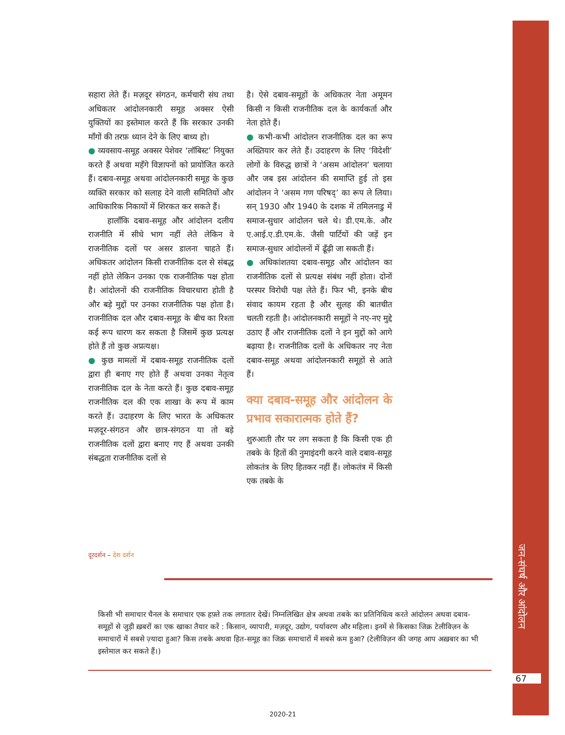सहारा लेते हैं। मज़दूर संगठन, कर्मचारी संघ तथा अधिकतर आंदोलनकारी समूह अक्सर ऐसी युक्तियों का इस्तेमाल करते हैं कि सरकार उनकी माँगों की तरफ़ ध्यान देने के लिए बाध्य हो।
● व्यवसाय-समूह अक्सर पेशेवर ‘लॉबिस्ट’ नियुक्त करते हैं अथवा महँगे विज्ञापनों को प्रायोजित करते हैं। दबाव-समूह अथवा आंदोलनकारी समूह के कुछ व्यक्ति सरकार को सलाह देने वाली समितियों और आधिकारिक निकायों में शिरकत कर सकते हैं।
हालाँकि दबाव-समूह और आंदोलन दलीय राजनीति में सीधे भाग नहीं लेते लेकिन वे राजनीतिक दलों पर असर डालना चाहते हैं। अधिकतर आंदोलन किसी राजनीतिक दल से संबद्ध नहीं होते लेकिन उनका एक राजनीतिक पक्ष होता है। आंदोलनों की राजनीतिक विचारधारा होती है और बड़े मुद्दों पर उनका राजनीतिक पक्ष होता है। राजनीतिक दल और दबाव-समूह के बीच का रिश्ता कई रूप धारण कर सकता है जिसमें कुछ प्रत्यक्ष होते हैं तो कुछ अप्रत्यक्ष।
● कुछ मामलों में दबाव-समूह राजनीतिक दलों द्वारा ही बनाए गए होते हैं अथवा उनका नेतृत्व राजनीतिक दल के नेता करते हैं। कुछ दबाव-समूह राजनीतिक दल की एक शाखा के रूप में काम करते हैं। उदाहरण के लिए भारत के अधिकतर मज़दूर-संगठन और छात्र-संगठन या तो बड़े राजनीतिक दलों द्वारा बनाए गए हैं अथवा उनकी संबद्धता राजनीतिक दलों से
है। ऐसे दबाव-समूहों के अधिकतर नेता अमूमन किसी न किसी राजनीतिक दल के कार्यकर्ता और नेता होते हैं।
● कभी-कभी आंदोलन राजनीतिक दल का रूप अख्तियार कर लेते हैं। उदाहरण के लिए ‘विदेशी’ लोगों के विरुद्ध छात्रों ने ‘असम आंदोलन’ चलाया और जब इस आंदोलन की समाप्ति हुई तो इस आंदोलन ने ‘असम गण परिषद्’ का रूप ले लिया। सन् 1930 और 1940 के दशक में तमिलनाडु में समाज-सुधार आंदोलन चले थे। डी.एम.के. और ए.आई.ए.डी.एम.के. जैसी पार्टियों की जड़ें इन समाज-सुधार आंदोलनों में ढूँढ़ी जा सकती हैं।
● अधिकांशतया दबाव-समूह और आंदोलन का राजनीतिक दलों से प्रत्यक्ष संबंध नहीं होता। दोनों परस्पर विरोधी पक्ष लेते हैं। फिर भी, इनके बीच संवाद कायम रहता है और सुलह की बातचीत चलती रहती है। आंदोलनकारी समूहों ने नए-नए मुद्दे उठाए हैं और राजनीतिक दलों ने इन मुद्दों को आगे बढ़ाया है। राजनीतिक दलों के अधिकतर नए नेता दबाव-समूह अथवा आंदोलनकारी समूहों से आते हैं।
क्या दबाव-समूह और आंदोलन के प्रभाव सकारात्मक होते हैं?
शुरुआती तौर पर लग सकता है कि किसी एक ही तबके के हितों की नुमाइंदगी करने वाले दबाव-समूह लोकतंत्र के लिए हितकर नहीं हैं। लोकतंत्र में किसी एक तबके के
दूरदर्शन – देश दर्शन
किसी भी समाचार चैनल के समाचार एक हफ़्ते तक लगातार देखें। निम्नलिखित क्षेत्र अथवा तबके का प्रतिनिधित्व करते आंदोलन अथवा दबाव-समूहों से जुड़ी ख़बरों का एक खाका तैयार करें : किसान, व्यापारी, मज़दूर, उद्योग, पर्यावरण और महिला। इनमें से किसका जिक्र टेलीविज़न के समाचारों में सबसे ज़्यादा हुआ? किस तबके अथवा हित-समूह का जिक्र समाचारों में सबसे कम हुआ? (टेलीविज़न की जगह आप अख़बार का भी इस्तेमाल कर सकते हैं।)
जन-संघर्ष और आंदोलन
67
2020-21